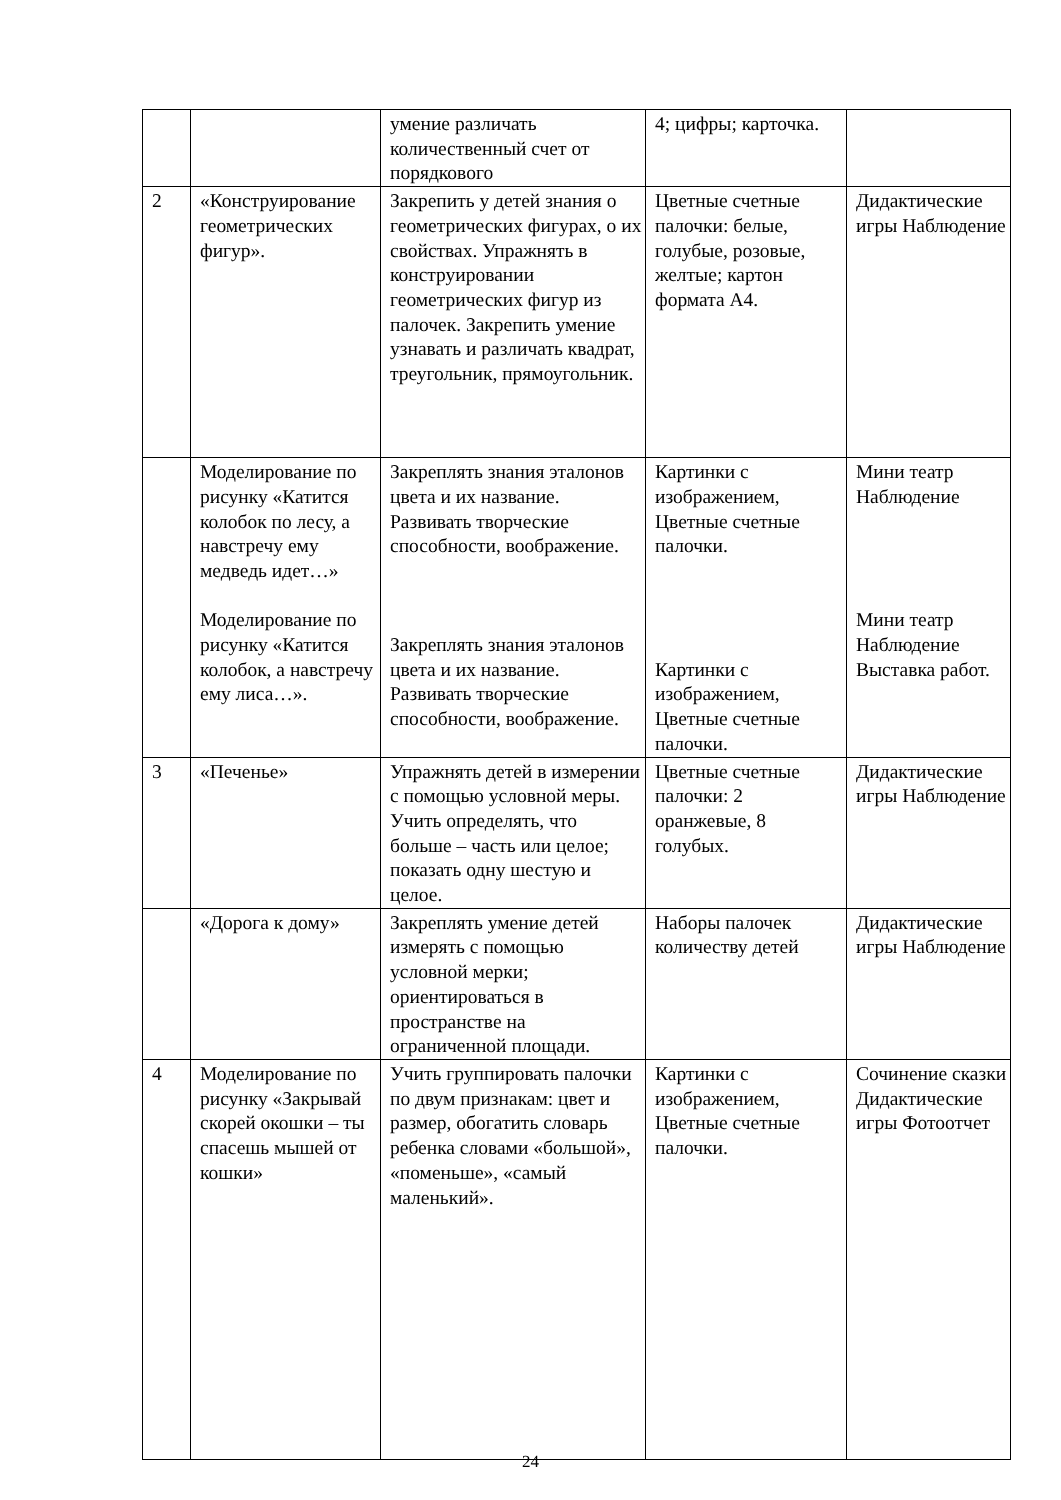| | | умение различать количественный счет от порядкового | 4; цифры; карточка. | |
| 2 | «Конструирование геометрических фигур». | Закрепить у детей знания о геометрических фигурах, о их свойствах. Упражнять в конструировании геометрических фигур из палочек. Закрепить умение узнавать и различать квадрат, треугольник, прямоугольник. | Цветные счетные палочки: белые, голубые, розовые, желтые; картон формата А4. | Дидактические игры Наблюдение |
| | Моделирование по рисунку «Катится колобок по лесу, а навстречу ему медведь идет…» Моделирование по рисунку «Катится колобок, а навстречу ему лиса…». | Закреплять знания эталонов цвета и их название. Развивать творческие способности, воображение. Закреплять знания эталонов цвета и их название. Развивать творческие способности, воображение. | Картинки с изображением, Цветные счетные палочки. Картинки с изображением, Цветные счетные палочки. | Мини театр Наблюдение Мини театр Наблюдение Выставка работ. |
| 3 | «Печенье» | Упражнять детей в измерении с помощью условной меры. Учить определять, что больше – часть или целое; показать одну шестую и целое. | Цветные счетные палочки: 2 оранжевые, 8 голубых. | Дидактические игры Наблюдение |
| | «Дорога к дому» | Закреплять умение детей измерять с помощью условной мерки; ориентироваться в пространстве на ограниченной площади. | Наборы палочек количеству детей | Дидактические игры Наблюдение |
| 4 | Моделирование по рисунку «Закрывай скорей окошки – ты спасешь мышей от кошки» | Учить группировать палочки по двум признакам: цвет и размер, обогатить словарь ребенка словами «большой», «поменьше», «самый маленький». | Картинки с изображением, Цветные счетные палочки. | Сочинение сказки Дидактические игры Фотоотчет |
24